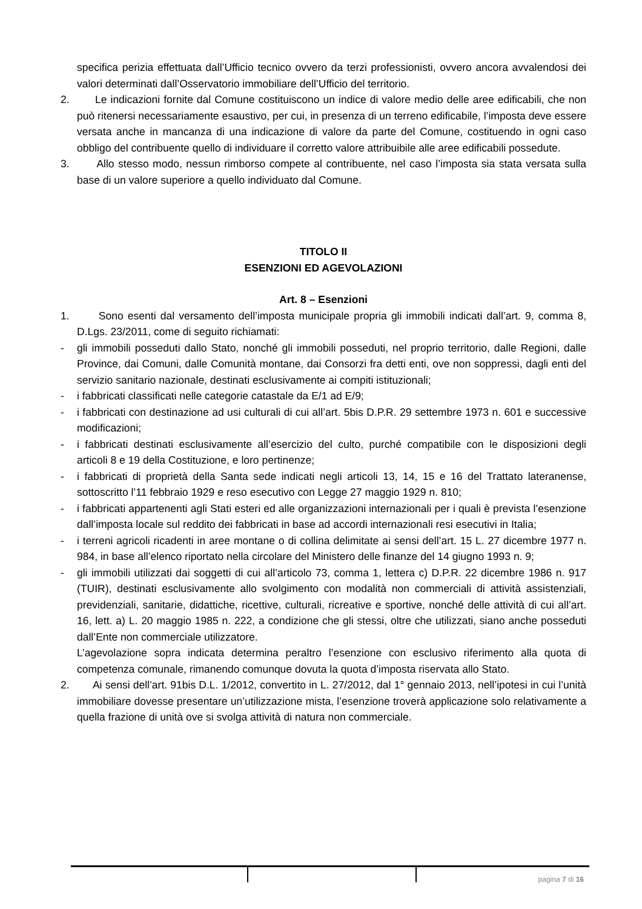specifica perizia effettuata dall’Ufficio tecnico ovvero da terzi professionisti, ovvero ancora avvalendosi dei valori determinati dall’Osservatorio immobiliare dell’Ufficio del territorio.
2. Le indicazioni fornite dal Comune costituiscono un indice di valore medio delle aree edificabili, che non può ritenersi necessariamente esaustivo, per cui, in presenza di un terreno edificabile, l’imposta deve essere versata anche in mancanza di una indicazione di valore da parte del Comune, costituendo in ogni caso obbligo del contribuente quello di individuare il corretto valore attribuibile alle aree edificabili possedute.
3. Allo stesso modo, nessun rimborso compete al contribuente, nel caso l’imposta sia stata versata sulla base di un valore superiore a quello individuato dal Comune.
TITOLO II
ESENZIONI ED AGEVOLAZIONI
Art. 8 – Esenzioni
1. Sono esenti dal versamento dell’imposta municipale propria gli immobili indicati dall’art. 9, comma 8, D.Lgs. 23/2011, come di seguito richiamati:
- gli immobili posseduti dallo Stato, nonché gli immobili posseduti, nel proprio territorio, dalle Regioni, dalle Province, dai Comuni, dalle Comunità montane, dai Consorzi fra detti enti, ove non soppressi, dagli enti del servizio sanitario nazionale, destinati esclusivamente ai compiti istituzionali;
- i fabbricati classificati nelle categorie catastale da E/1 ad E/9;
- i fabbricati con destinazione ad usi culturali di cui all’art. 5bis D.P.R. 29 settembre 1973 n. 601 e successive modificazioni;
- i fabbricati destinati esclusivamente all’esercizio del culto, purché compatibile con le disposizioni degli articoli 8 e 19 della Costituzione, e loro pertinenze;
- i fabbricati di proprietà della Santa sede indicati negli articoli 13, 14, 15 e 16 del Trattato lateranense, sottoscritto l’11 febbraio 1929 e reso esecutivo con Legge 27 maggio 1929 n. 810;
- i fabbricati appartenenti agli Stati esteri ed alle organizzazioni internazionali per i quali è prevista l’esenzione dall’imposta locale sul reddito dei fabbricati in base ad accordi internazionali resi esecutivi in Italia;
- i terreni agricoli ricadenti in aree montane o di collina delimitate ai sensi dell’art. 15 L. 27 dicembre 1977 n. 984, in base all’elenco riportato nella circolare del Ministero delle finanze del 14 giugno 1993 n. 9;
- gli immobili utilizzati dai soggetti di cui all’articolo 73, comma 1, lettera c) D.P.R. 22 dicembre 1986 n. 917 (TUIR), destinati esclusivamente allo svolgimento con modalità non commerciali di attività assistenziali, previdenziali, sanitarie, didattiche, ricettive, culturali, ricreative e sportive, nonché delle attività di cui all’art. 16, lett. a) L. 20 maggio 1985 n. 222, a condizione che gli stessi, oltre che utilizzati, siano anche posseduti dall’Ente non commerciale utilizzatore.
L’agevolazione sopra indicata determina peraltro l’esenzione con esclusivo riferimento alla quota di competenza comunale, rimanendo comunque dovuta la quota d’imposta riservata allo Stato.
2. Ai sensi dell’art. 91bis D.L. 1/2012, convertito in L. 27/2012, dal 1° gennaio 2013, nell’ipotesi in cui l’unità immobiliare dovesse presentare un’utilizzazione mista, l’esenzione troverà applicazione solo relativamente a quella frazione di unità ove si svolga attività di natura non commerciale.
pagina 7 di 16